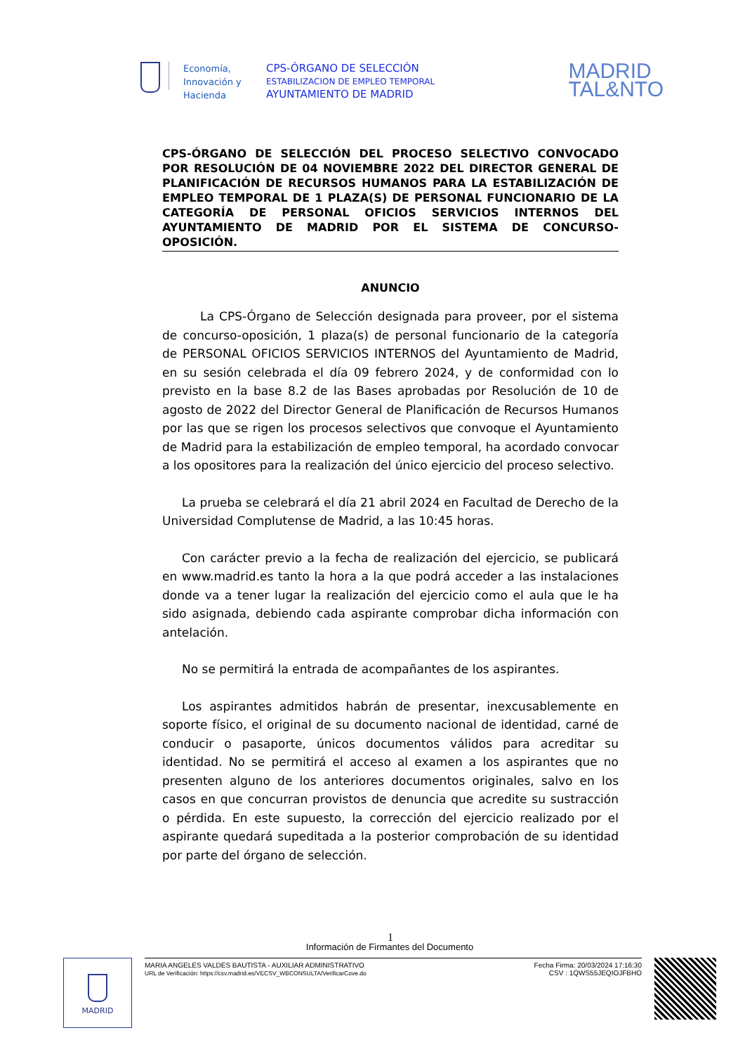Economía,
Innovación y
Hacienda
CPS-ÓRGANO DE SELECCIÓN
ESTABILIZACION DE EMPLEO TEMPORAL
AYUNTAMIENTO DE MADRID
MADRID
TAL&NTO
CPS-ÓRGANO DE SELECCIÓN DEL PROCESO SELECTIVO CONVOCADO POR RESOLUCIÓN DE 04 NOVIEMBRE 2022 DEL DIRECTOR GENERAL DE PLANIFICACIÓN DE RECURSOS HUMANOS PARA LA ESTABILIZACIÓN DE EMPLEO TEMPORAL DE 1 PLAZA(S) DE PERSONAL FUNCIONARIO DE LA CATEGORÍA DE PERSONAL OFICIOS SERVICIOS INTERNOS DEL AYUNTAMIENTO DE MADRID POR EL SISTEMA DE CONCURSO-OPOSICIÓN.
ANUNCIO
La CPS-Órgano de Selección designada para proveer, por el sistema de concurso-oposición, 1 plaza(s) de personal funcionario de la categoría de PERSONAL OFICIOS SERVICIOS INTERNOS del Ayuntamiento de Madrid, en su sesión celebrada el día 09 febrero 2024, y de conformidad con lo previsto en la base 8.2 de las Bases aprobadas por Resolución de 10 de agosto de 2022 del Director General de Planificación de Recursos Humanos por las que se rigen los procesos selectivos que convoque el Ayuntamiento de Madrid para la estabilización de empleo temporal, ha acordado convocar a los opositores para la realización del único ejercicio del proceso selectivo.
La prueba se celebrará el día 21 abril 2024 en Facultad de Derecho de la Universidad Complutense de Madrid, a las 10:45 horas.
Con carácter previo a la fecha de realización del ejercicio, se publicará en www.madrid.es tanto la hora a la que podrá acceder a las instalaciones donde va a tener lugar la realización del ejercicio como el aula que le ha sido asignada, debiendo cada aspirante comprobar dicha información con antelación.
No se permitirá la entrada de acompañantes de los aspirantes.
Los aspirantes admitidos habrán de presentar, inexcusablemente en soporte físico, el original de su documento nacional de identidad, carné de conducir o pasaporte, únicos documentos válidos para acreditar su identidad. No se permitirá el acceso al examen a los aspirantes que no presenten alguno de los anteriores documentos originales, salvo en los casos en que concurran provistos de denuncia que acredite su sustracción o pérdida. En este supuesto, la corrección del ejercicio realizado por el aspirante quedará supeditada a la posterior comprobación de su identidad por parte del órgano de selección.
1
Información de Firmantes del Documento
MADRID
MARIA ANGELES VALDES BAUTISTA - AUXILIAR ADMINISTRATIVO
URL de Verificación: https://csv.madrid.es/VECSV_WBCONSULTA/VerificarCove.do
Fecha Firma: 20/03/2024 17:16:30
CSV : 1QWS55JEQIOJFBHO